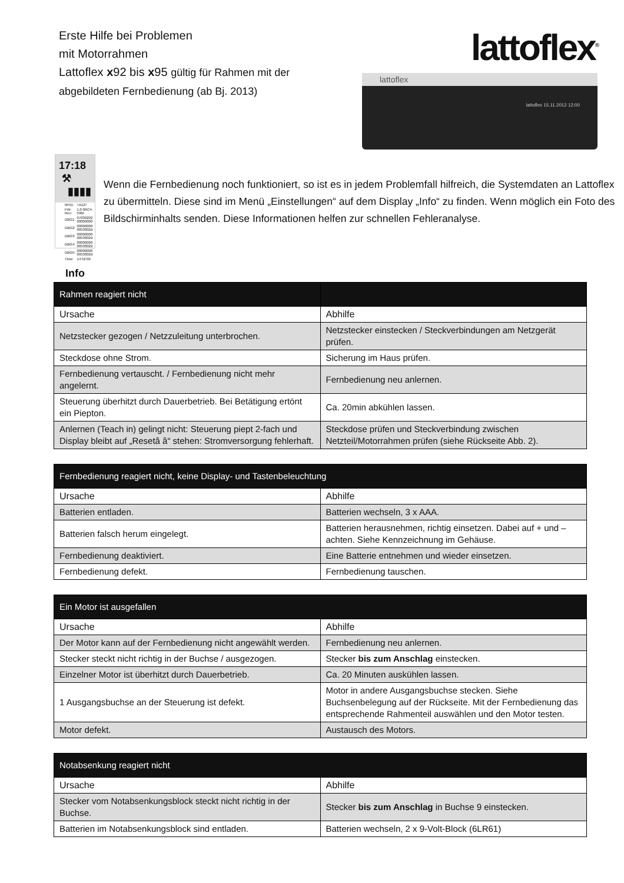Erste Hilfe bei Problemen
mit Motorrahmen
Lattoflex x92 bis x95 gültig für Rahmen mit der
abgebildeten Fernbedienung (ab Bj. 2013)
lattoflex<sup>®</sup>
lattoflex
lattoflex 15.11.2012 12:00
17:18 ⚒ ▮▮▮▮
| RFID. | 7A127 |
| FW-Rev: | 1.0 0RC4-59M |
| DBG1: | 07030202 00000000 |
| DBG2: | 00000000 0053002d |
| DBG3: | 00000000 0053002d |
| DBG4: | 00000000 0053002d |
| DBG5: | 00000000 0053002d |
| Time: | 14:52:09 |
Info
Wenn die Fernbedienung noch funktioniert, so ist es in jedem Problemfall hilfreich, die Systemdaten an Lattoflex zu übermitteln. Diese sind im Menü „Einstellungen“ auf dem Display „Info“ zu finden. Wenn möglich ein Foto des Bildschirminhalts senden. Diese Informationen helfen zur schnellen Fehleranalyse.
| Rahmen reagiert nicht | |
| --- | --- |
| Ursache | Abhilfe |
| Netzstecker gezogen / Netzzuleitung unterbrochen. | Netzstecker einstecken / Steckverbindungen am Netzgerät prüfen. |
| Steckdose ohne Strom. | Sicherung im Haus prüfen. |
| Fernbedienung vertauscht. / Fernbedienung nicht mehr angelernt. | Fernbedienung neu anlernen. |
| Steuerung überhitzt durch Dauerbetrieb. Bei Betätigung ertönt ein Piepton. | Ca. 20min abkühlen lassen. |
| Anlernen (Teach in) gelingt nicht: Steuerung piept 2-fach und Display bleibt auf „Resetâ â“ stehen: Stromversorgung fehlerhaft. | Steckdose prüfen und Steckverbindung zwischen Netzteil/Motorrahmen prüfen (siehe Rückseite Abb. 2). |
| Fernbedienung reagiert nicht, keine Display- und Tastenbeleuchtung | |
| --- | --- |
| Ursache | Abhilfe |
| Batterien entladen. | Batterien wechseln, 3 x AAA. |
| Batterien falsch herum eingelegt. | Batterien herausnehmen, richtig einsetzen. Dabei auf + und – achten. Siehe Kennzeichnung im Gehäuse. |
| Fernbedienung deaktiviert. | Eine Batterie entnehmen und wieder einsetzen. |
| Fernbedienung defekt. | Fernbedienung tauschen. |
| Ein Motor ist ausgefallen | |
| --- | --- |
| Ursache | Abhilfe |
| Der Motor kann auf der Fernbedienung nicht angewählt werden. | Fernbedienung neu anlernen. |
| Stecker steckt nicht richtig in der Buchse / ausgezogen. | Stecker bis zum Anschlag einstecken. |
| Einzelner Motor ist überhitzt durch Dauerbetrieb. | Ca. 20 Minuten auskühlen lassen. |
| 1 Ausgangsbuchse an der Steuerung ist defekt. | Motor in andere Ausgangsbuchse stecken. Siehe Buchsenbelegung auf der Rückseite. Mit der Fernbedienung das entsprechende Rahmenteil auswählen und den Motor testen. |
| Motor defekt. | Austausch des Motors. |
| Notabsenkung reagiert nicht | |
| --- | --- |
| Ursache | Abhilfe |
| Stecker vom Notabsenkungsblock steckt nicht richtig in der Buchse. | Stecker bis zum Anschlag in Buchse 9 einstecken. |
| Batterien im Notabsenkungsblock sind entladen. | Batterien wechseln, 2 x 9-Volt-Block (6LR61) |